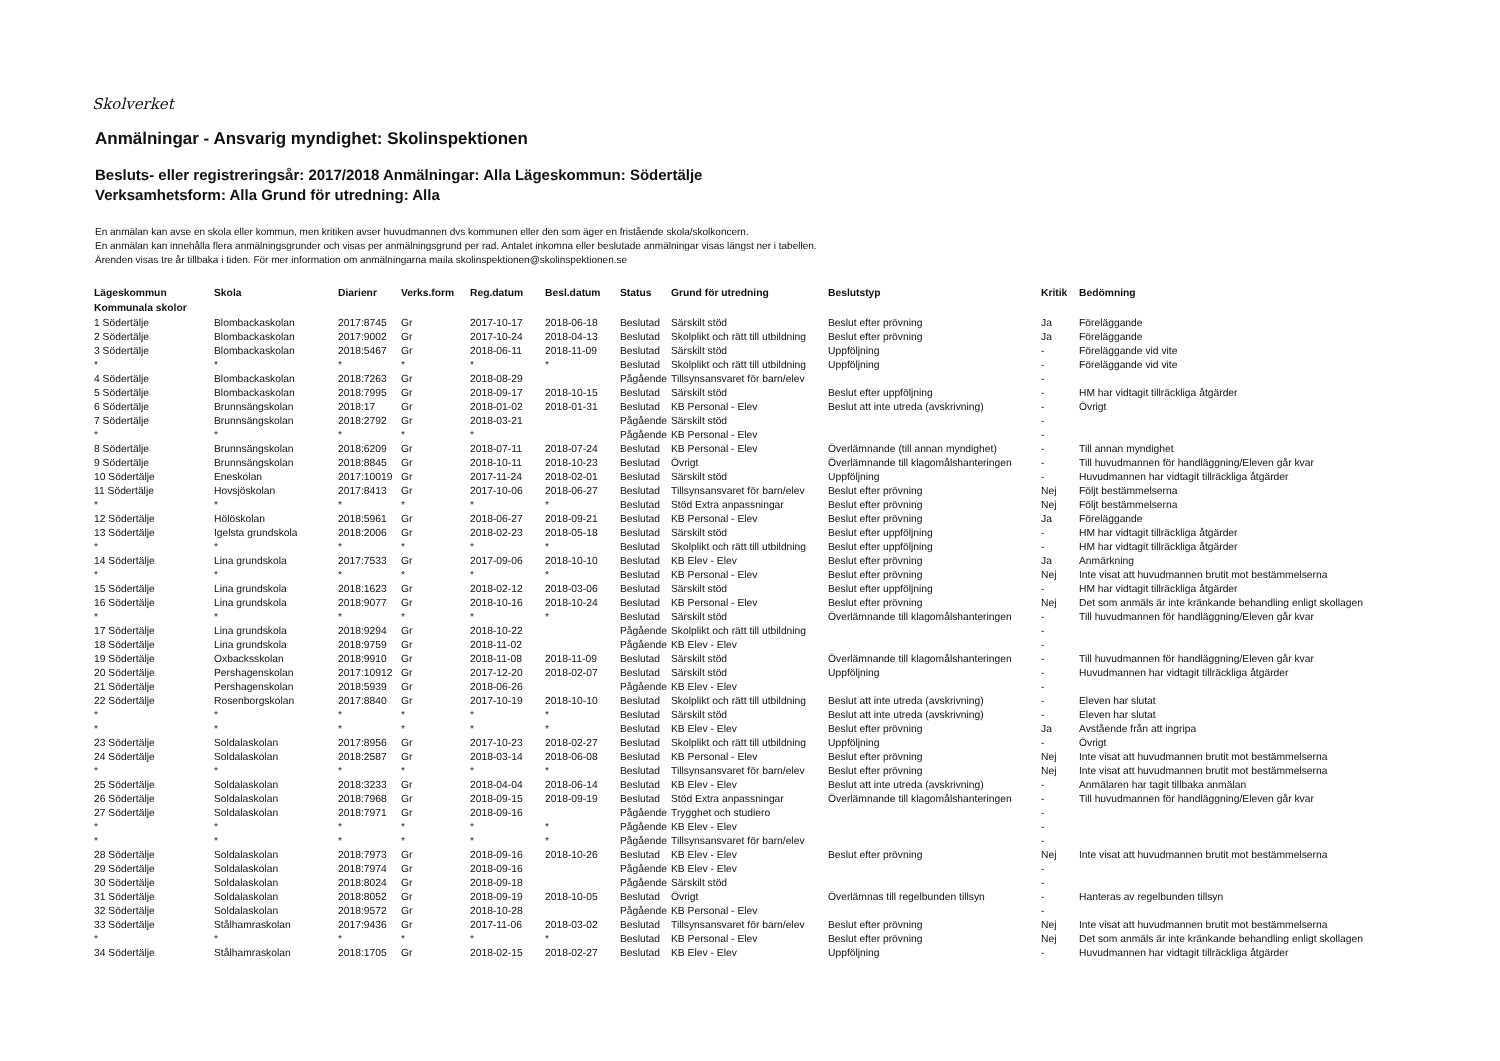Skolverket
Anmälningar - Ansvarig myndighet: Skolinspektionen
Besluts- eller registreringsår: 2017/2018 Anmälningar: Alla Lägeskommun: Södertälje
Verksamhetsform: Alla Grund för utredning: Alla
En anmälan kan avse en skola eller kommun, men kritiken avser huvudmannen dvs kommunen eller den som äger en fristående skola/skolkoncern.
En anmälan kan innehålla flera anmälningsgrunder och visas per anmälningsgrund per rad. Antalet inkomna eller beslutade anmälningar visas längst ner i tabellen.
Ärenden visas tre år tillbaka i tiden. För mer information om anmälningarna maila skolinspektionen@skolinspektionen.se
| Lägeskommun | Skola | Diarienr | Verks.form | Reg.datum | Besl.datum | Status | Grund för utredning | Beslutstyp | Kritik | Bedömning |
| --- | --- | --- | --- | --- | --- | --- | --- | --- | --- | --- |
| Kommunala skolor | | | | | | | | | | |
| 1 Södertälje | Blombackaskolan | 2017:8745 | Gr | 2017-10-17 | 2018-06-18 | Beslutad | Särskilt stöd | Beslut efter prövning | Ja | Föreläggande |
| 2 Södertälje | Blombackaskolan | 2017:9002 | Gr | 2017-10-24 | 2018-04-13 | Beslutad | Skolplikt och rätt till utbildning | Beslut efter prövning | Ja | Föreläggande |
| 3 Södertälje | Blombackaskolan | 2018:5467 | Gr | 2018-06-11 | 2018-11-09 | Beslutad | Särskilt stöd | Uppföljning | - | Föreläggande vid vite |
| * | * | * | * | * | * | Beslutad | Skolplikt och rätt till utbildning | Uppföljning | - | Föreläggande vid vite |
| 4 Södertälje | Blombackaskolan | 2018:7263 | Gr | 2018-08-29 | | Pågående | Tillsynsansvaret för barn/elev | | - | |
| 5 Södertälje | Blombackaskolan | 2018:7995 | Gr | 2018-09-17 | 2018-10-15 | Beslutad | Särskilt stöd | Beslut efter uppföljning | - | HM har vidtagit tillräckliga åtgärder |
| 6 Södertälje | Brunnsängskolan | 2018:17 | Gr | 2018-01-02 | 2018-01-31 | Beslutad | KB Personal - Elev | Beslut att inte utreda (avskrivning) | - | Övrigt |
| 7 Södertälje | Brunnsängskolan | 2018:2792 | Gr | 2018-03-21 | | Pågående | Särskilt stöd | | - | |
| * | * | * | * | * | | Pågående | KB Personal - Elev | | - | |
| 8 Södertälje | Brunnsängskolan | 2018:6209 | Gr | 2018-07-11 | 2018-07-24 | Beslutad | KB Personal - Elev | Överlämnande (till annan myndighet) | - | Till annan myndighet |
| 9 Södertälje | Brunnsängskolan | 2018:8845 | Gr | 2018-10-11 | 2018-10-23 | Beslutad | Övrigt | Överlämnande till klagomålshanteringen | - | Till huvudmannen för handläggning/Eleven går kvar |
| 10 Södertälje | Eneskolan | 2017:10019 | Gr | 2017-11-24 | 2018-02-01 | Beslutad | Särskilt stöd | Uppföljning | - | Huvudmannen har vidtagit tillräckliga åtgärder |
| 11 Södertälje | Hovsjöskolan | 2017:8413 | Gr | 2017-10-06 | 2018-06-27 | Beslutad | Tillsynsansvaret för barn/elev | Beslut efter prövning | Nej | Följt bestämmelserna |
| * | * | * | * | * | * | Beslutad | Stöd Extra anpassningar | Beslut efter prövning | Nej | Följt bestämmelserna |
| 12 Södertälje | Hölöskolan | 2018:5961 | Gr | 2018-06-27 | 2018-09-21 | Beslutad | KB Personal - Elev | Beslut efter prövning | Ja | Föreläggande |
| 13 Södertälje | Igelsta grundskola | 2018:2006 | Gr | 2018-02-23 | 2018-05-18 | Beslutad | Särskilt stöd | Beslut efter uppföljning | - | HM har vidtagit tillräckliga åtgärder |
| * | * | * | * | * | * | Beslutad | Skolplikt och rätt till utbildning | Beslut efter uppföljning | - | HM har vidtagit tillräckliga åtgärder |
| 14 Södertälje | Lina grundskola | 2017:7533 | Gr | 2017-09-06 | 2018-10-10 | Beslutad | KB Elev - Elev | Beslut efter prövning | Ja | Anmärkning |
| * | * | * | * | * | * | Beslutad | KB Personal - Elev | Beslut efter prövning | Nej | Inte visat att huvudmannen brutit mot bestämmelserna |
| 15 Södertälje | Lina grundskola | 2018:1623 | Gr | 2018-02-12 | 2018-03-06 | Beslutad | Särskilt stöd | Beslut efter uppföljning | - | HM har vidtagit tillräckliga åtgärder |
| 16 Södertälje | Lina grundskola | 2018:9077 | Gr | 2018-10-16 | 2018-10-24 | Beslutad | KB Personal - Elev | Beslut efter prövning | Nej | Det som anmäls är inte kränkande behandling enligt skollagen |
| * | * | * | * | * | * | Beslutad | Särskilt stöd | Överlämnande till klagomålshanteringen | - | Till huvudmannen för handläggning/Eleven går kvar |
| 17 Södertälje | Lina grundskola | 2018:9294 | Gr | 2018-10-22 | | Pågående | Skolplikt och rätt till utbildning | | - | |
| 18 Södertälje | Lina grundskola | 2018:9759 | Gr | 2018-11-02 | | Pågående | KB Elev - Elev | | - | |
| 19 Södertälje | Oxbacksskolan | 2018:9910 | Gr | 2018-11-08 | 2018-11-09 | Beslutad | Särskilt stöd | Överlämnande till klagomålshanteringen | - | Till huvudmannen för handläggning/Eleven går kvar |
| 20 Södertälje | Pershagenskolan | 2017:10912 | Gr | 2017-12-20 | 2018-02-07 | Beslutad | Särskilt stöd | Uppföljning | - | Huvudmannen har vidtagit tillräckliga åtgärder |
| 21 Södertälje | Pershagenskolan | 2018:5939 | Gr | 2018-06-26 | | Pågående | KB Elev - Elev | | - | |
| 22 Södertälje | Rosenborgskolan | 2017:8840 | Gr | 2017-10-19 | 2018-10-10 | Beslutad | Skolplikt och rätt till utbildning | Beslut att inte utreda (avskrivning) | - | Eleven har slutat |
| * | * | * | * | * | * | Beslutad | Särskilt stöd | Beslut att inte utreda (avskrivning) | - | Eleven har slutat |
| * | * | * | * | * | * | Beslutad | KB Elev - Elev | Beslut efter prövning | Ja | Avstående från att ingripa |
| 23 Södertälje | Soldalaskolan | 2017:8956 | Gr | 2017-10-23 | 2018-02-27 | Beslutad | Skolplikt och rätt till utbildning | Uppföljning | - | Övrigt |
| 24 Södertälje | Soldalaskolan | 2018:2587 | Gr | 2018-03-14 | 2018-06-08 | Beslutad | KB Personal - Elev | Beslut efter prövning | Nej | Inte visat att huvudmannen brutit mot bestämmelserna |
| * | * | * | * | * | * | Beslutad | Tillsynsansvaret för barn/elev | Beslut efter prövning | Nej | Inte visat att huvudmannen brutit mot bestämmelserna |
| 25 Södertälje | Soldalaskolan | 2018:3233 | Gr | 2018-04-04 | 2018-06-14 | Beslutad | KB Elev - Elev | Beslut att inte utreda (avskrivning) | - | Anmälaren har tagit tillbaka anmälan |
| 26 Södertälje | Soldalaskolan | 2018:7968 | Gr | 2018-09-15 | 2018-09-19 | Beslutad | Stöd Extra anpassningar | Överlämnande till klagomålshanteringen | - | Till huvudmannen för handläggning/Eleven går kvar |
| 27 Södertälje | Soldalaskolan | 2018:7971 | Gr | 2018-09-16 | | Pågående | Trygghet och studiero | | - | |
| * | * | * | * | * | * | Pågående | KB Elev - Elev | | - | |
| * | * | * | * | * | * | Pågående | Tillsynsansvaret för barn/elev | | - | |
| 28 Södertälje | Soldalaskolan | 2018:7973 | Gr | 2018-09-16 | 2018-10-26 | Beslutad | KB Elev - Elev | Beslut efter prövning | Nej | Inte visat att huvudmannen brutit mot bestämmelserna |
| 29 Södertälje | Soldalaskolan | 2018:7974 | Gr | 2018-09-16 | | Pågående | KB Elev - Elev | | - | |
| 30 Södertälje | Soldalaskolan | 2018:8024 | Gr | 2018-09-18 | | Pågående | Särskilt stöd | | - | |
| 31 Södertälje | Soldalaskolan | 2018:8052 | Gr | 2018-09-19 | 2018-10-05 | Beslutad | Övrigt | Överlämnas till regelbunden tillsyn | - | Hanteras av regelbunden tillsyn |
| 32 Södertälje | Soldalaskolan | 2018:9572 | Gr | 2018-10-28 | | Pågående | KB Personal - Elev | | - | |
| 33 Södertälje | Stålhamraskolan | 2017:9436 | Gr | 2017-11-06 | 2018-03-02 | Beslutad | Tillsynsansvaret för barn/elev | Beslut efter prövning | Nej | Inte visat att huvudmannen brutit mot bestämmelserna |
| * | * | * | * | * | * | Beslutad | KB Personal - Elev | Beslut efter prövning | Nej | Det som anmäls är inte kränkande behandling enligt skollagen |
| 34 Södertälje | Stålhamraskolan | 2018:1705 | Gr | 2018-02-15 | 2018-02-27 | Beslutad | KB Elev - Elev | Uppföljning | - | Huvudmannen har vidtagit tillräckliga åtgärder |